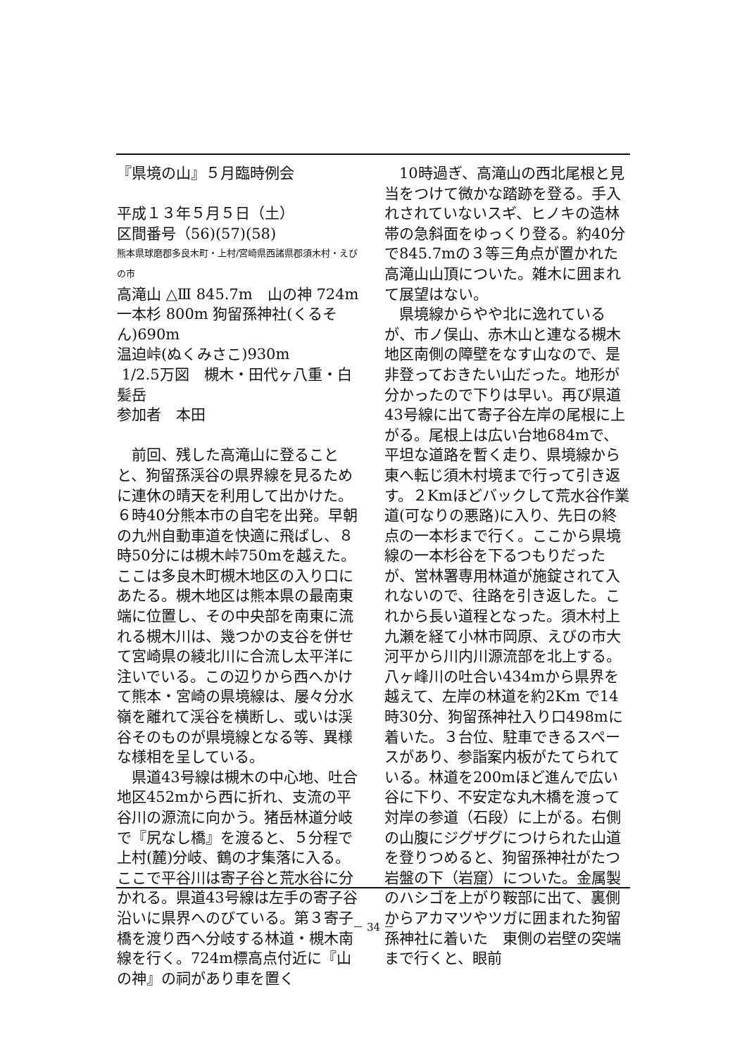『県境の山』５月臨時例会
平成１３年５月５日（土）
区間番号（56)(57)(58)
熊本県球磨郡多良木町・上村/宮崎県西諸県郡須木村・えびの市
高滝山 △Ⅲ 845.7m　山の神 724m
一本杉 800m 狗留孫神社(くるそん)690m
温迫峠(ぬくみさこ)930m
1/2.5万図　槻木・田代ヶ八重・白髪岳
参加者　本田
前回、残した高滝山に登ることと、狗留孫渓谷の県界線を見るために連休の晴天を利用して出かけた。６時40分熊本市の自宅を出発。早朝の九州自動車道を快適に飛ばし、８時50分には槻木峠750mを越えた。ここは多良木町槻木地区の入り口にあたる。槻木地区は熊本県の最南東端に位置し、その中央部を南東に流れる槻木川は、幾つかの支谷を併せて宮崎県の綾北川に合流し太平洋に注いでいる。この辺りから西へかけて熊本・宮崎の県境線は、屡々分水嶺を離れて渓谷を横断し、或いは渓谷そのものが県境線となる等、異様な様相を呈している。
県道43号線は槻木の中心地、吐合地区452mから西に折れ、支流の平谷川の源流に向かう。猪岳林道分岐で『尻なし橋』を渡ると、５分程で上村(麓)分岐、鶴の才集落に入る。ここで平谷川は寄子谷と荒水谷に分かれる。県道43号線は左手の寄子谷沿いに県界へのびている。第３寄子橋を渡り西へ分岐する林道・槻木南線を行く。724m標高点付近に『山の神』の祠があり車を置く
10時過ぎ、高滝山の西北尾根と見当をつけて微かな踏跡を登る。手入れされていないスギ、ヒノキの造林帯の急斜面をゆっくり登る。約40分で845.7mの３等三角点が置かれた高滝山山頂についた。雑木に囲まれて展望はない。
県境線からやや北に逸れているが、市ノ俣山、赤木山と連なる槻木地区南側の障壁をなす山なので、是非登っておきたい山だった。地形が分かったので下りは早い。再び県道43号線に出て寄子谷左岸の尾根に上がる。尾根上は広い台地684mで、平坦な道路を暫く走り、県境線から東へ転じ須木村境まで行って引き返す。２Kmほどバックして荒水谷作業道(可なりの悪路)に入り、先日の終点の一本杉まで行く。ここから県境線の一本杉谷を下るつもりだったが、営林署専用林道が施錠されて入れないので、往路を引き返した。これから長い道程となった。須木村上九瀬を経て小林市岡原、えびの市大河平から川内川源流部を北上する。八ヶ峰川の吐合い434mから県界を越えて、左岸の林道を約2Km で14時30分、狗留孫神社入り口498mに着いた。３台位、駐車できるスペースがあり、参詣案内板がたてられている。林道を200mほど進んで広い谷に下り、不安定な丸木橋を渡って対岸の参道（石段）に上がる。右側の山腹にジグザグにつけられた山道を登りつめると、狗留孫神社がたつ岩盤の下（岩窟）についた。金属製のハシゴを上がり鞍部に出て、裏側からアカマツやツガに囲まれた狗留孫神社に着いた　東側の岩壁の突端まで行くと、眼前
－ 34 －